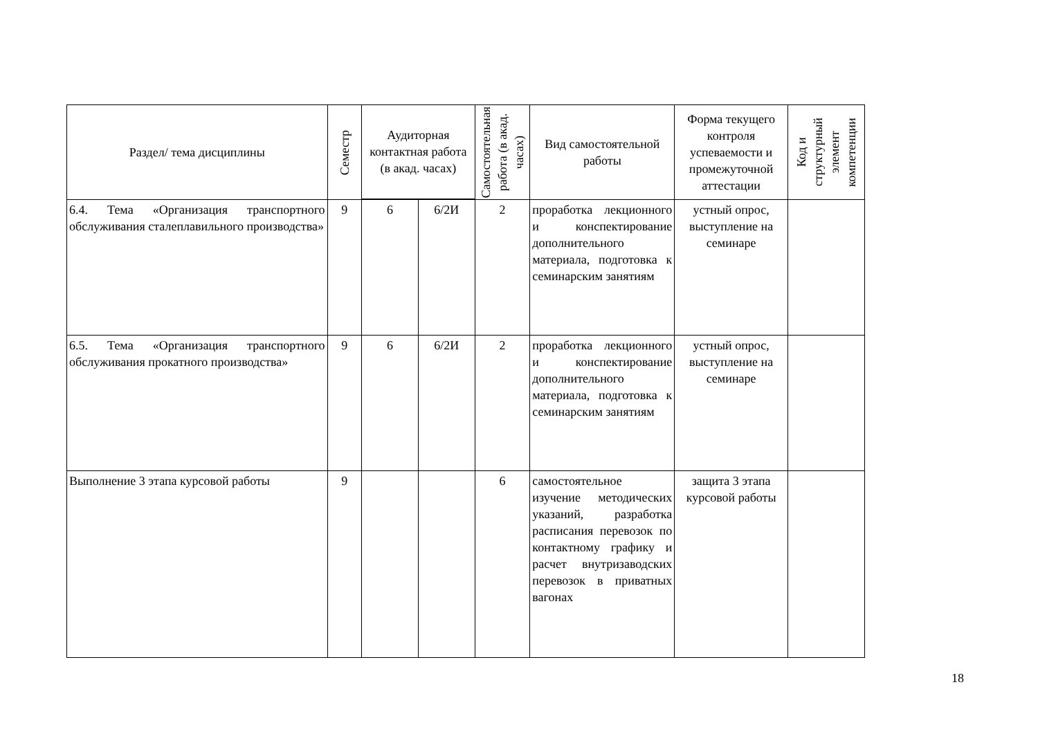| Раздел/ тема дисциплины | Семестр | Аудиторная контактная работа (в акад. часах) | | Самостоятельная работа (в акад. часах) | Вид самостоятельной работы | Форма текущего контроля успеваемости и промежуточной аттестации | Код и структурный элемент компетенции |
| --- | --- | --- | --- | --- | --- | --- | --- |
| 6.4. Тема «Организация транспортного обслуживания сталеплавильного производства» | 9 | 6 | 6/2И | 2 | проработка лекционного и конспектирование дополнительного материала, подготовка к семинарским занятиям | устный опрос, выступление на семинаре | |
| 6.5. Тема «Организация транспортного обслуживания прокатного производства» | 9 | 6 | 6/2И | 2 | проработка лекционного и конспектирование дополнительного материала, подготовка к семинарским занятиям | устный опрос, выступление на семинаре | |
| Выполнение 3 этапа курсовой работы | 9 | | | 6 | самостоятельное изучение методических указаний, разработка расписания перевозок по контактному графику и расчет внутризаводских перевозок в приватных вагонах | защита 3 этапа курсовой работы | |
18